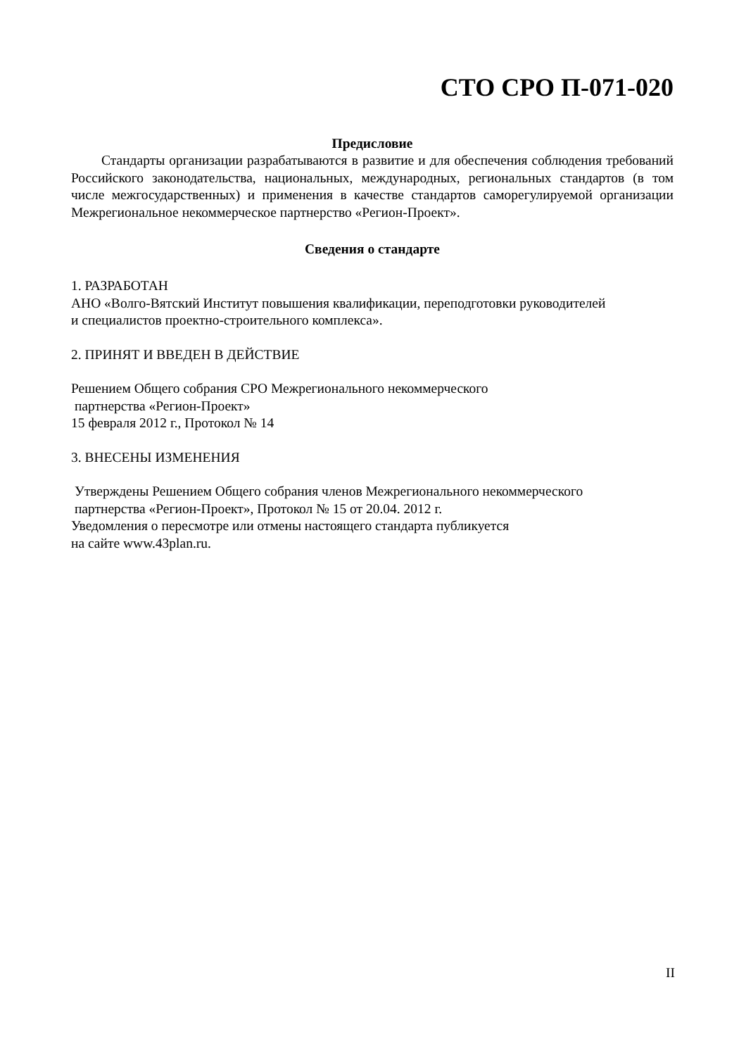СТО СРО П-071-020
Предисловие
Стандарты организации разрабатываются в развитие и для обеспечения соблюдения требований Российского законодательства, национальных, международных, региональных стандартов (в том числе межгосударственных) и применения в качестве стандартов саморегулируемой организации Межрегиональное некоммерческое партнерство «Регион-Проект».
Сведения о стандарте
1. РАЗРАБОТАН
АНО «Волго-Вятский Институт повышения квалификации, переподготовки руководителей
и специалистов проектно-строительного комплекса».
2. ПРИНЯТ И ВВЕДЕН В ДЕЙСТВИЕ
Решением Общего собрания СРО Межрегионального некоммерческого
партнерства «Регион-Проект»
15 февраля 2012 г., Протокол № 14
3. ВНЕСЕНЫ ИЗМЕНЕНИЯ
Утверждены Решением Общего собрания членов Межрегионального некоммерческого
партнерства «Регион-Проект», Протокол № 15 от 20.04. 2012 г.
Уведомления о пересмотре или отмены настоящего стандарта публикуется
на сайте www.43plan.ru.
II